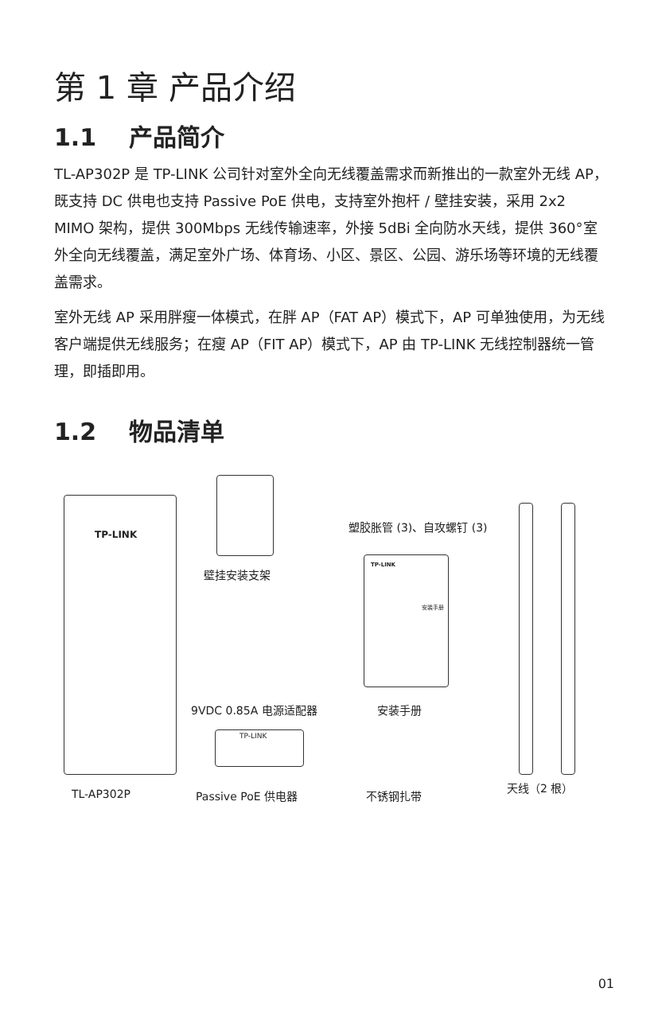第 1 章 产品介绍
1.1　 产品简介
TL-AP302P 是 TP-LINK 公司针对室外全向无线覆盖需求而新推出的一款室外无线 AP，既支持 DC 供电也支持 Passive PoE 供电，支持室外抱杆 / 壁挂安装，采用 2x2 MIMO 架构，提供 300Mbps 无线传输速率，外接 5dBi 全向防水天线，提供 360°室外全向无线覆盖，满足室外广场、体育场、小区、景区、公园、游乐场等环境的无线覆盖需求。
室外无线 AP 采用胖瘦一体模式，在胖 AP（FAT AP）模式下，AP 可单独使用，为无线客户端提供无线服务；在瘦 AP（FIT AP）模式下，AP 由 TP-LINK 无线控制器统一管理，即插即用。
1.2　 物品清单
TP-LINK
TL-AP302P
壁挂安装支架
9VDC 0.85A 电源适配器
TP-LINK
Passive PoE 供电器
塑胶胀管 (3)、自攻螺钉 (3)
TP-LINK
安装手册
安装手册
不锈钢扎带
天线（2 根）
01